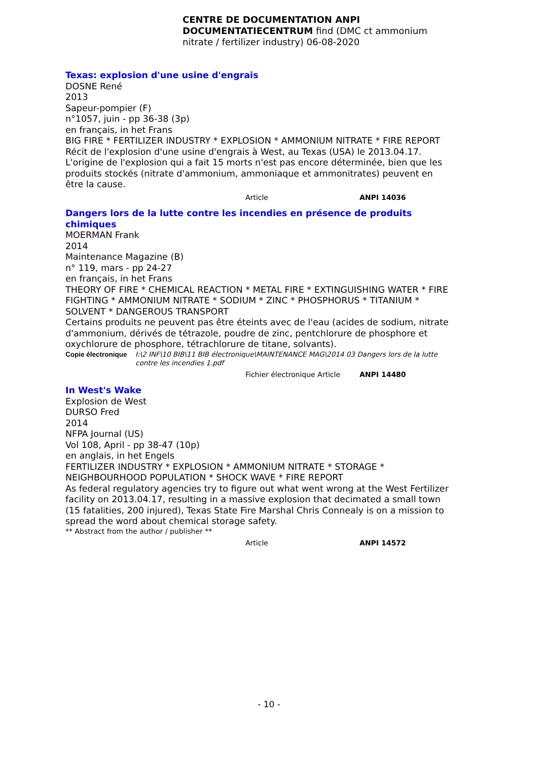CENTRE DE DOCUMENTATION ANPI DOCUMENTATIECENTRUM find (DMC ct ammonium nitrate / fertilizer industry) 06-08-2020
Texas: explosion d'une usine d'engrais
DOSNE René
2013
Sapeur-pompier (F)
n°1057, juin - pp 36-38 (3p)
en français, in het Frans
BIG FIRE * FERTILIZER INDUSTRY * EXPLOSION * AMMONIUM NITRATE * FIRE REPORT
Récit de l'explosion d'une usine d'engrais à West, au Texas (USA) le 2013.04.17. L'origine de l'explosion qui a fait 15 morts n'est pas encore déterminée, bien que les produits stockés (nitrate d'ammonium, ammoniaque et ammonitrates) peuvent en être la cause.
Article ANPI 14036
Dangers lors de la lutte contre les incendies en présence de produits chimiques
MOERMAN Frank
2014
Maintenance Magazine (B)
n° 119, mars - pp 24-27
en français, in het Frans
THEORY OF FIRE * CHEMICAL REACTION * METAL FIRE * EXTINGUISHING WATER * FIRE FIGHTING * AMMONIUM NITRATE * SODIUM * ZINC * PHOSPHORUS * TITANIUM * SOLVENT * DANGEROUS TRANSPORT
Certains produits ne peuvent pas être éteints avec de l'eau (acides de sodium, nitrate d'ammonium, dérivés de tétrazole, poudre de zinc, pentchlorure de phosphore et oxychlorure de phosphore, tétrachlorure de titane, solvants).
Copie électronique I:\2 INF\10 BIB\11 BIB électronique\MAINTENANCE MAG\2014 03 Dangers lors de la lutte contre les incendies 1.pdf
Fichier électronique Article ANPI 14480
In West's Wake
Explosion de West
DURSO Fred
2014
NFPA Journal (US)
Vol 108, April - pp 38-47 (10p)
en anglais, in het Engels
FERTILIZER INDUSTRY * EXPLOSION * AMMONIUM NITRATE * STORAGE * NEIGHBOURHOOD POPULATION * SHOCK WAVE * FIRE REPORT
As federal regulatory agencies try to figure out what went wrong at the West Fertilizer facility on 2013.04.17, resulting in a massive explosion that decimated a small town (15 fatalities, 200 injured), Texas State Fire Marshal Chris Connealy is on a mission to spread the word about chemical storage safety.
** Abstract from the author / publisher **
Article ANPI 14572
- 10 -